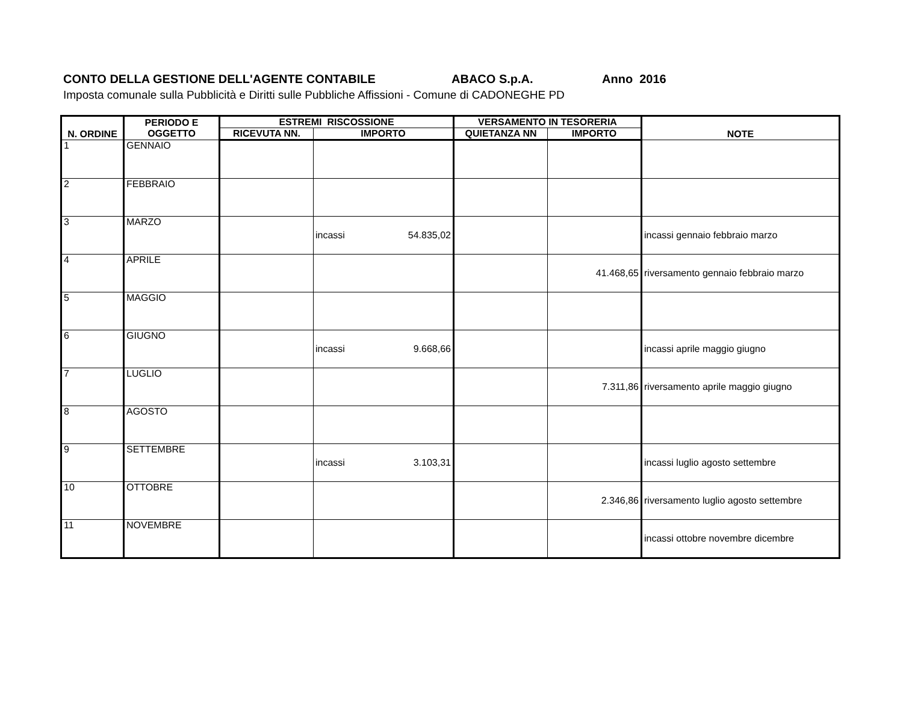CONTO DELLA GESTIONE DELL'AGENTE CONTABILE ABACO S.p.A. Anno 2016
Imposta comunale sulla Pubblicità e Diritti sulle Pubbliche Affissioni - Comune di CADONEGHE PD
| N. ORDINE | PERIODO E OGGETTO | ESTREMI RISCOSSIONE | | VERSAMENTO IN TESORERIA | | NOTE |
| --- | --- | --- | --- | --- | --- | --- |
| | | RICEVUTA NN. | IMPORTO | QUIETANZA NN | IMPORTO | |
| 1 | GENNAIO | | | | | |
| 2 | FEBBRAIO | | | | | |
| 3 | MARZO | | incassi 54.835,02 | | | incassi gennaio febbraio marzo |
| 4 | APRILE | | | | 41.468,65 | riversamento gennaio febbraio marzo |
| 5 | MAGGIO | | | | | |
| 6 | GIUGNO | | incassi 9.668,66 | | | incassi aprile maggio giugno |
| 7 | LUGLIO | | | | 7.311,86 | riversamento aprile maggio giugno |
| 8 | AGOSTO | | | | | |
| 9 | SETTEMBRE | | incassi 3.103,31 | | | incassi luglio agosto settembre |
| 10 | OTTOBRE | | | | 2.346,86 | riversamento luglio agosto settembre |
| 11 | NOVEMBRE | | | | | incassi ottobre novembre dicembre |